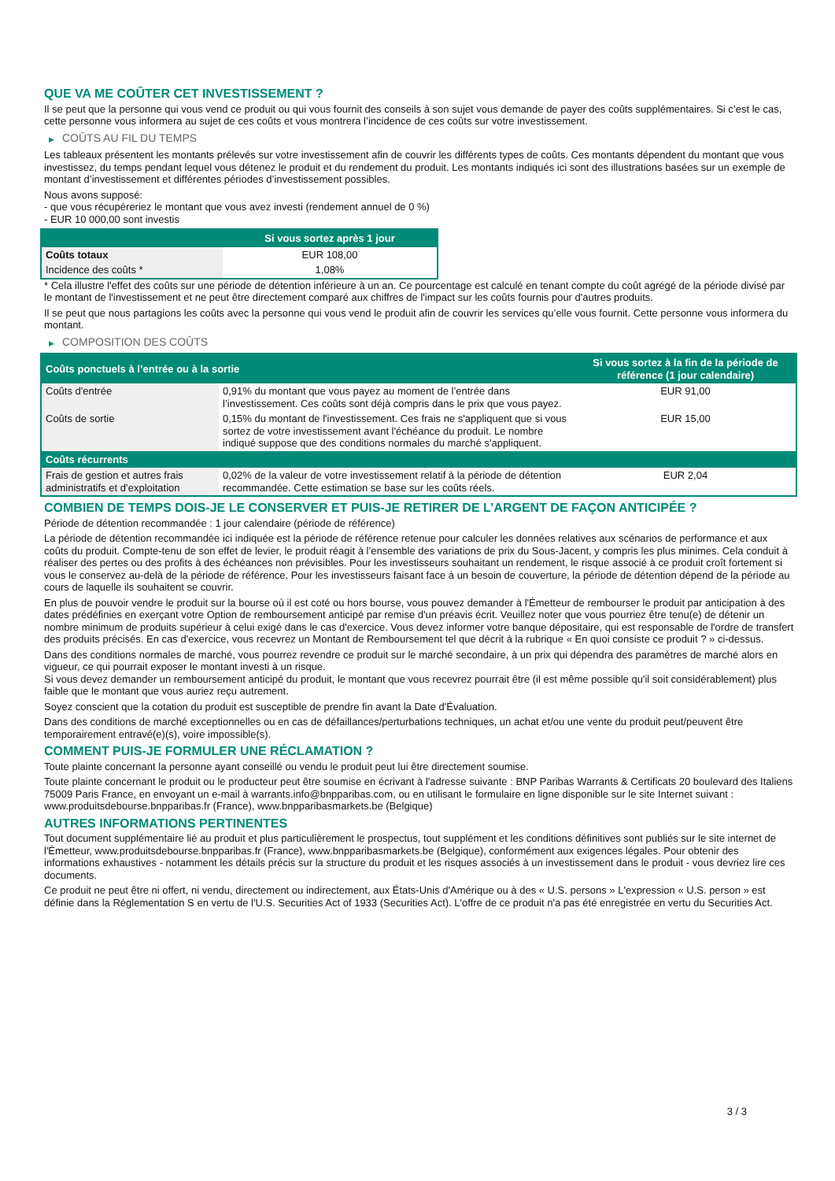QUE VA ME COÛTER CET INVESTISSEMENT ?
Il se peut que la personne qui vous vend ce produit ou qui vous fournit des conseils à son sujet vous demande de payer des coûts supplémentaires. Si c’est le cas, cette personne vous informera au sujet de ces coûts et vous montrera l’incidence de ces coûts sur votre investissement.
▶ COÛTS AU FIL DU TEMPS
Les tableaux présentent les montants prélevés sur votre investissement afin de couvrir les différents types de coûts. Ces montants dépendent du montant que vous investissez, du temps pendant lequel vous détenez le produit et du rendement du produit. Les montants indiqués ici sont des illustrations basées sur un exemple de montant d’investissement et différentes périodes d’investissement possibles.
Nous avons supposé:
- que vous récupéreriez le montant que vous avez investi (rendement annuel de 0 %)
- EUR 10 000,00 sont investis
| | Si vous sortez après 1 jour |
| --- | --- |
| Coûts totaux | EUR 108,00 |
| Incidence des coûts * | 1,08% |
* Cela illustre l'effet des coûts sur une période de détention inférieure à un an. Ce pourcentage est calculé en tenant compte du coût agrégé de la période divisé par le montant de l'investissement et ne peut être directement comparé aux chiffres de l'impact sur les coûts fournis pour d'autres produits.
Il se peut que nous partagions les coûts avec la personne qui vous vend le produit afin de couvrir les services qu’elle vous fournit. Cette personne vous informera du montant.
▶ COMPOSITION DES COÛTS
| Coûts ponctuels à l’entrée ou à la sortie | | Si vous sortez à la fin de la période de référence (1 jour calendaire) |
| --- | --- | --- |
| Coûts d'entrée | 0,91% du montant que vous payez au moment de l’entrée dans l’investissement. Ces coûts sont déjà compris dans le prix que vous payez. | EUR 91,00 |
| Coûts de sortie | 0,15% du montant de l'investissement. Ces frais ne s'appliquent que si vous sortez de votre investissement avant l'échéance du produit. Le nombre indiqué suppose que des conditions normales du marché s'appliquent. | EUR 15,00 |
| Coûts récurrents | | |
| Frais de gestion et autres frais administratifs et d’exploitation | 0,02% de la valeur de votre investissement relatif à la période de détention recommandée. Cette estimation se base sur les coûts réels. | EUR 2,04 |
COMBIEN DE TEMPS DOIS-JE LE CONSERVER ET PUIS-JE RETIRER DE L’ARGENT DE FAÇON ANTICIPÉE ?
Période de détention recommandée : 1 jour calendaire (période de référence)
La période de détention recommandée ici indiquée est la période de référence retenue pour calculer les données relatives aux scénarios de performance et aux coûts du produit. Compte-tenu de son effet de levier, le produit réagit à l’ensemble des variations de prix du Sous-Jacent, y compris les plus minimes. Cela conduit à réaliser des pertes ou des profits à des échéances non prévisibles. Pour les investisseurs souhaitant un rendement, le risque associé à ce produit croît fortement si vous le conservez au-delà de la période de référence. Pour les investisseurs faisant face à un besoin de couverture, la période de détention dépend de la période au cours de laquelle ils souhaitent se couvrir.
En plus de pouvoir vendre le produit sur la bourse où il est coté ou hors bourse, vous pouvez demander à l'Émetteur de rembourser le produit par anticipation à des dates prédéfinies en exerçant votre Option de remboursement anticipé par remise d'un préavis écrit. Veuillez noter que vous pourriez être tenu(e) de détenir un nombre minimum de produits supérieur à celui exigé dans le cas d'exercice. Vous devez informer votre banque dépositaire, qui est responsable de l'ordre de transfert des produits précisés. En cas d'exercice, vous recevrez un Montant de Remboursement tel que décrit à la rubrique « En quoi consiste ce produit ? » ci-dessus.
Dans des conditions normales de marché, vous pourrez revendre ce produit sur le marché secondaire, à un prix qui dépendra des paramètres de marché alors en vigueur, ce qui pourrait exposer le montant investi à un risque.
Si vous devez demander un remboursement anticipé du produit, le montant que vous recevrez pourrait être (il est même possible qu'il soit considérablement) plus faible que le montant que vous auriez reçu autrement.
Soyez conscient que la cotation du produit est susceptible de prendre fin avant la Date d'Évaluation.
Dans des conditions de marché exceptionnelles ou en cas de défaillances/perturbations techniques, un achat et/ou une vente du produit peut/peuvent être temporairement entravé(e)(s), voire impossible(s).
COMMENT PUIS-JE FORMULER UNE RÉCLAMATION ?
Toute plainte concernant la personne ayant conseillé ou vendu le produit peut lui être directement soumise.
Toute plainte concernant le produit ou le producteur peut être soumise en écrivant à l'adresse suivante : BNP Paribas Warrants & Certificats 20 boulevard des Italiens 75009 Paris France, en envoyant un e-mail à warrants.info@bnpparibas.com, ou en utilisant le formulaire en ligne disponible sur le site Internet suivant : www.produitsdebourse.bnpparibas.fr (France), www.bnpparibasmarkets.be (Belgique)
AUTRES INFORMATIONS PERTINENTES
Tout document supplémentaire lié au produit et plus particulièrement le prospectus, tout supplément et les conditions définitives sont publiés sur le site internet de l'Émetteur, www.produitsdebourse.bnpparibas.fr (France), www.bnpparibasmarkets.be (Belgique), conformément aux exigences légales. Pour obtenir des informations exhaustives - notamment les détails précis sur la structure du produit et les risques associés à un investissement dans le produit - vous devriez lire ces documents.
Ce produit ne peut être ni offert, ni vendu, directement ou indirectement, aux États-Unis d'Amérique ou à des « U.S. persons » L'expression « U.S. person » est définie dans la Réglementation S en vertu de l'U.S. Securities Act of 1933 (Securities Act). L'offre de ce produit n'a pas été enregistrée en vertu du Securities Act.
3 / 3